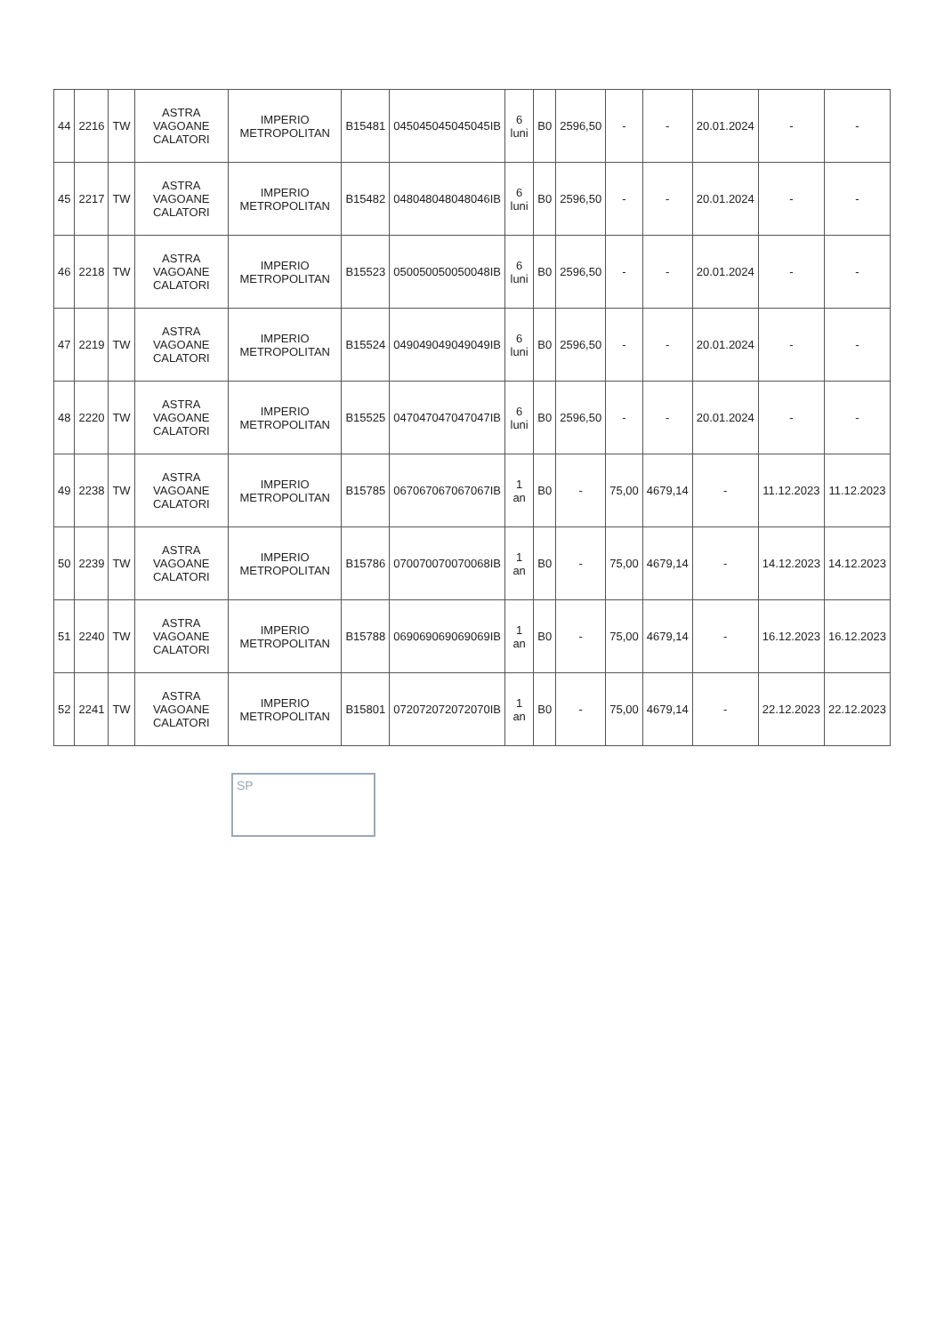| 44 | 2216 | TW | ASTRA VAGOANE CALATORI | IMPERIO METROPOLITAN | B15481 | 045045045045045IB | 6 luni | B0 | 2596,50 | - | - | 20.01.2024 | - | - |
| 45 | 2217 | TW | ASTRA VAGOANE CALATORI | IMPERIO METROPOLITAN | B15482 | 048048048048046IB | 6 luni | B0 | 2596,50 | - | - | 20.01.2024 | - | - |
| 46 | 2218 | TW | ASTRA VAGOANE CALATORI | IMPERIO METROPOLITAN | B15523 | 050050050050048IB | 6 luni | B0 | 2596,50 | - | - | 20.01.2024 | - | - |
| 47 | 2219 | TW | ASTRA VAGOANE CALATORI | IMPERIO METROPOLITAN | B15524 | 049049049049049IB | 6 luni | B0 | 2596,50 | - | - | 20.01.2024 | - | - |
| 48 | 2220 | TW | ASTRA VAGOANE CALATORI | IMPERIO METROPOLITAN | B15525 | 047047047047047IB | 6 luni | B0 | 2596,50 | - | - | 20.01.2024 | - | - |
| 49 | 2238 | TW | ASTRA VAGOANE CALATORI | IMPERIO METROPOLITAN | B15785 | 067067067067067IB | 1 an | B0 | - | 75,00 | 4679,14 | - | 11.12.2023 | 11.12.2023 |
| 50 | 2239 | TW | ASTRA VAGOANE CALATORI | IMPERIO METROPOLITAN | B15786 | 070070070070068IB | 1 an | B0 | - | 75,00 | 4679,14 | - | 14.12.2023 | 14.12.2023 |
| 51 | 2240 | TW | ASTRA VAGOANE CALATORI | IMPERIO METROPOLITAN | B15788 | 069069069069069IB | 1 an | B0 | - | 75,00 | 4679,14 | - | 16.12.2023 | 16.12.2023 |
| 52 | 2241 | TW | ASTRA VAGOANE CALATORI | IMPERIO METROPOLITAN | B15801 | 072072072072070IB | 1 an | B0 | - | 75,00 | 4679,14 | - | 22.12.2023 | 22.12.2023 |
SP